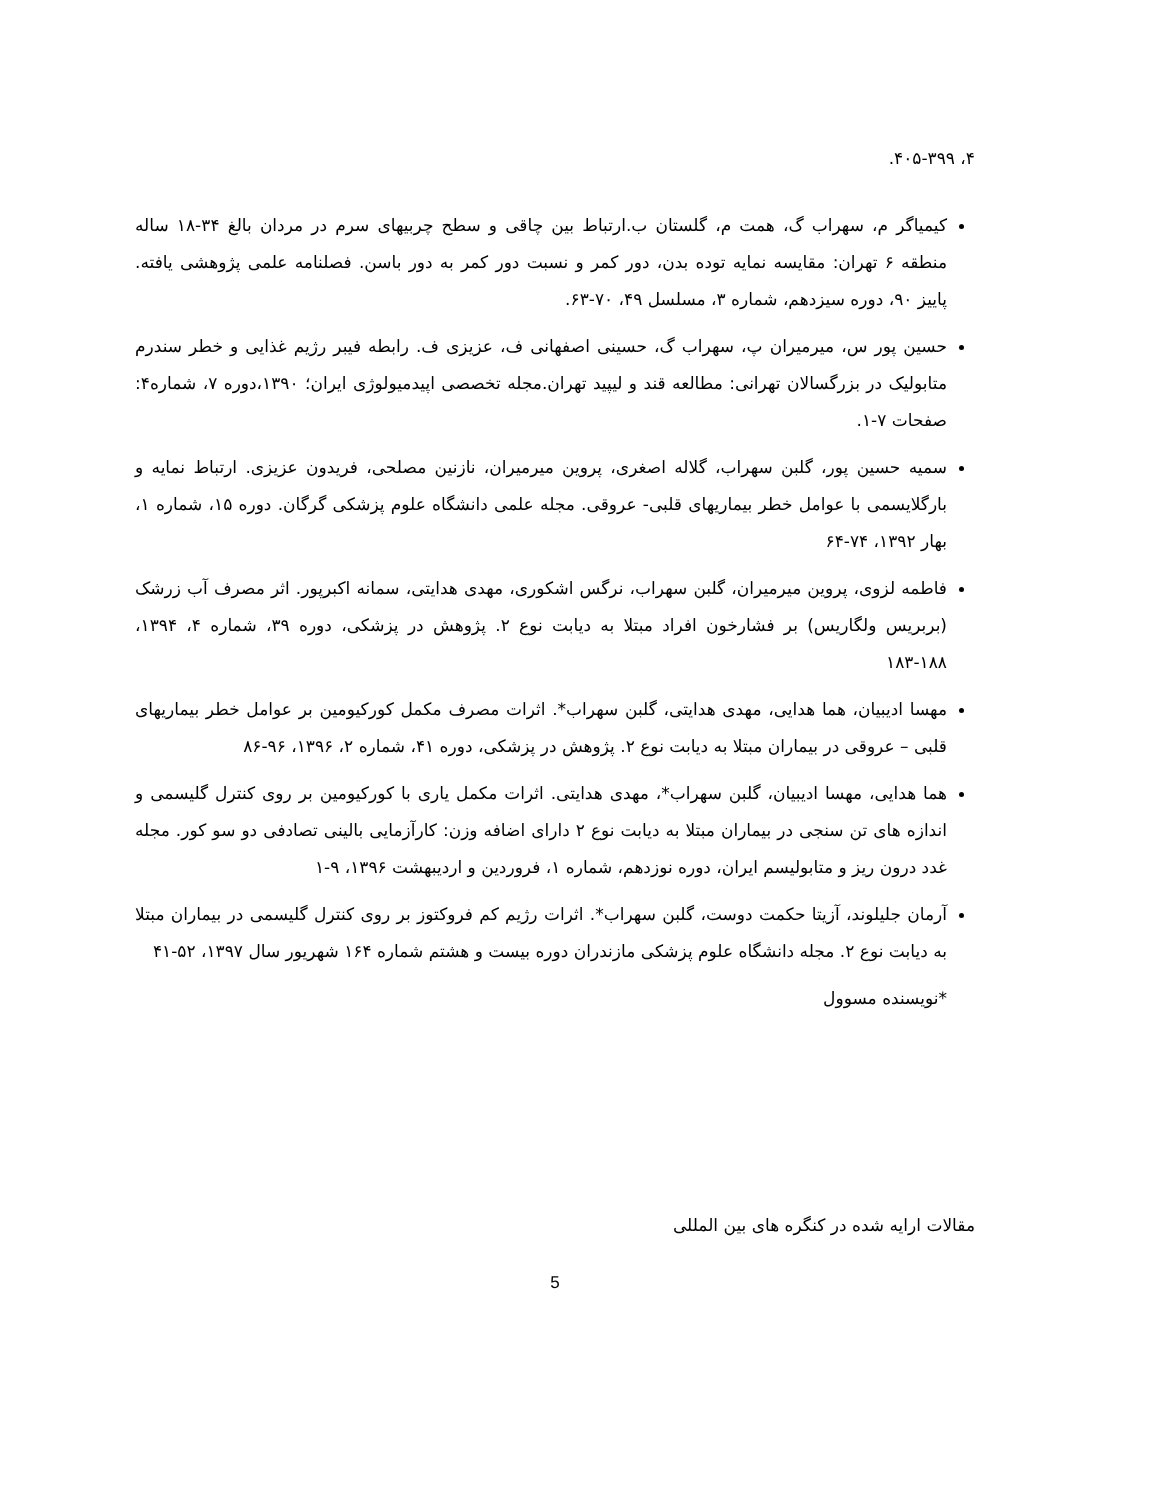۴، ۴۰۵-۳۹۹.
کیمیاگر م، سهراب گ، همت م، گلستان ب.ارتباط بین چاقی و سطح چربیهای سرم در مردان بالغ ۳۴-۱۸ ساله منطقه ۶ تهران: مقایسه نمایه توده بدن، دور کمر و نسبت دور کمر به دور باسن. فصلنامه علمی پژوهشی یافته. پاییز ۹۰، دوره سیزدهم، شماره ۳، مسلسل ۴۹، ۷۰-۶۳.
حسین پور س، میرمیران پ، سهراب گ، حسینی اصفهانی ف، عزیزی ف. رابطه فیبر رژیم غذایی و خطر سندرم متابولیک در بزرگسالان تهرانی: مطالعه قند و لیپید تهران.مجله تخصصی اپیدمیولوژی ایران؛ ۱۳۹۰،دوره ۷، شماره۴: صفحات ۷-۱.
سمیه حسین پور، گلبن سهراب، گلاله اصغری، پروین میرمیران، نازنین مصلحی، فریدون عزیزی. ارتباط نمایه و بارگلایسمی با عوامل خطر بیماریهای قلبی- عروقی. مجله علمی دانشگاه علوم پزشکی گرگان. دوره ۱۵، شماره ۱، بهار ۱۳۹۲، ۷۴-۶۴
فاطمه لزوی، پروین میرمیران، گلبن سهراب، نرگس اشکوری، مهدی هدایتی، سمانه اکبرپور. اثر مصرف آب زرشک (بربریس ولگاریس) بر فشارخون افراد مبتلا به دیابت نوع ۲. پژوهش در پزشکی، دوره ۳۹، شماره ۴، ۱۳۹۴، ۱۸۸-۱۸۳
مهسا ادیبیان، هما هدایی، مهدی هدایتی، گلبن سهراب*. اثرات مصرف مکمل کورکیومین بر عوامل خطر بیماریهای قلبی – عروقی در بیماران مبتلا به دیابت نوع ۲. پژوهش در پزشکی، دوره ۴۱، شماره ۲، ۱۳۹۶، ۹۶-۸۶
هما هدایی، مهسا ادیبیان، گلبن سهراب*، مهدی هدایتی. اثرات مکمل یاری با کورکیومین بر روی کنترل گلیسمی و اندازه های تن سنجی در بیماران مبتلا به دیابت نوع ۲ دارای اضافه وزن: کارآزمایی بالینی تصادفی دو سو کور. مجله غدد درون ریز و متابولیسم ایران، دوره نوزدهم، شماره ۱، فروردین و اردیبهشت ۱۳۹۶، ۹-۱
آرمان جلیلوند، آزیتا حکمت دوست، گلبن سهراب*. اثرات رژیم کم فروکتوز بر روی کنترل گلیسمی در بیماران مبتلا به دیابت نوع ۲. مجله دانشگاه علوم پزشکی مازندران دوره بیست و هشتم شماره ۱۶۴ شهریور سال ۱۳۹۷، ۵۲-۴۱
*نویسنده مسوول
مقالات ارایه شده در کنگره های بین المللی
5